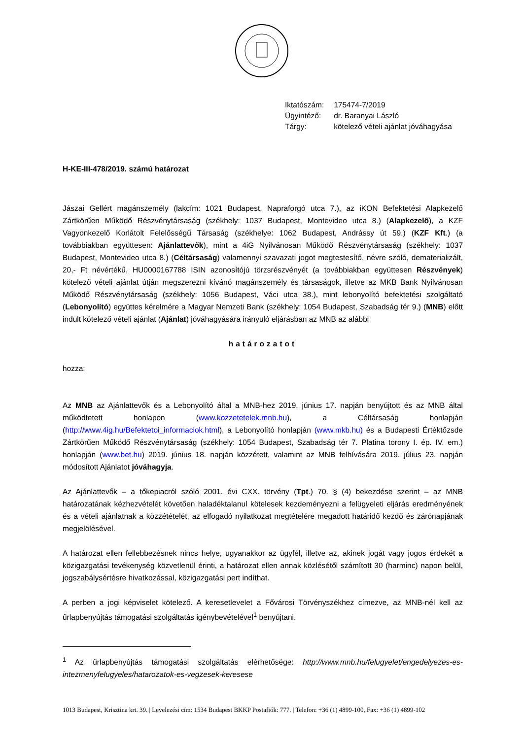| Iktatószám: | 175474-7/2019 |
| Ügyintéző: | dr. Baranyai László |
| Tárgy: | kötelező vételi ajánlat jóváhagyása |
H-KE-III-478/2019. számú határozat
Jászai Gellért magánszemély (lakcím: 1021 Budapest, Napraforgó utca 7.), az iKON Befektetési Alapkezelő Zártkörűen Működő Részvénytársaság (székhely: 1037 Budapest, Montevideo utca 8.) (Alapkezelő), a KZF Vagyonkezelő Korlátolt Felelősségű Társaság (székhelye: 1062 Budapest, Andrássy út 59.) (KZF Kft.) (a továbbiakban együttesen: Ajánlattevők), mint a 4iG Nyilvánosan Működő Részvénytársaság (székhely: 1037 Budapest, Montevideo utca 8.) (Céltársaság) valamennyi szavazati jogot megtestesítő, névre szóló, dematerializált, 20,- Ft névértékű, HU0000167788 ISIN azonosítójú törzsrészvényét (a továbbiakban együttesen Részvények) kötelező vételi ajánlat útján megszerezni kívánó magánszemély és társaságok, illetve az MKB Bank Nyilvánosan Működő Részvénytársaság (székhely: 1056 Budapest, Váci utca 38.), mint lebonyolító befektetési szolgáltató (Lebonyolító) együttes kérelmére a Magyar Nemzeti Bank (székhely: 1054 Budapest, Szabadság tér 9.) (MNB) előtt indult kötelező vételi ajánlat (Ajánlat) jóváhagyására irányuló eljárásban az MNB az alábbi
határozatot
hozza:
Az MNB az Ajánlattevők és a Lebonyolító által a MNB-hez 2019. június 17. napján benyújtott és az MNB által működtetett honlapon (www.kozzetetelek.mnb.hu), a Céltársaság honlapján (http://www.4ig.hu/Befektetoi_informaciok.html), a Lebonyolító honlapján (www.mkb.hu) és a Budapesti Értéktőzsde Zártkörűen Működő Részvénytársaság (székhely: 1054 Budapest, Szabadság tér 7. Platina torony I. ép. IV. em.) honlapján (www.bet.hu) 2019. június 18. napján közzétett, valamint az MNB felhívására 2019. július 23. napján módosított Ajánlatot jóváhagyja.
Az Ajánlattevők – a tőkepiacról szóló 2001. évi CXX. törvény (Tpt.) 70. § (4) bekezdése szerint – az MNB határozatának kézhezvételét követően haladéktalanul kötelesek kezdeményezni a felügyeleti eljárás eredményének és a vételi ajánlatnak a közzétételét, az elfogadó nyilatkozat megtételére megadott határidő kezdő és zárónapjának megjelölésével.
A határozat ellen fellebbezésnek nincs helye, ugyanakkor az ügyfél, illetve az, akinek jogát vagy jogos érdekét a közigazgatási tevékenység közvetlenül érinti, a határozat ellen annak közlésétől számított 30 (harminc) napon belül, jogszabálysértésre hivatkozással, közigazgatási pert indíthat.
A perben a jogi képviselet kötelező. A keresetlevelet a Fővárosi Törvényszékhez címezve, az MNB-nél kell az űrlapbenyújtás támogatási szolgáltatás igénybevételével<sup>1</sup> benyújtani.
<sup>1</sup> Az űrlapbenyújtás támogatási szolgáltatás elérhetősége: http://www.mnb.hu/felugyelet/engedelyezes-es-intezmenyfelugyeles/hatarozatok-es-vegzesek-keresese
1013 Budapest, Krisztina krt. 39. | Levelezési cím: 1534 Budapest BKKP Postafiók: 777. | Telefon: +36 (1) 4899-100, Fax: +36 (1) 4899-102